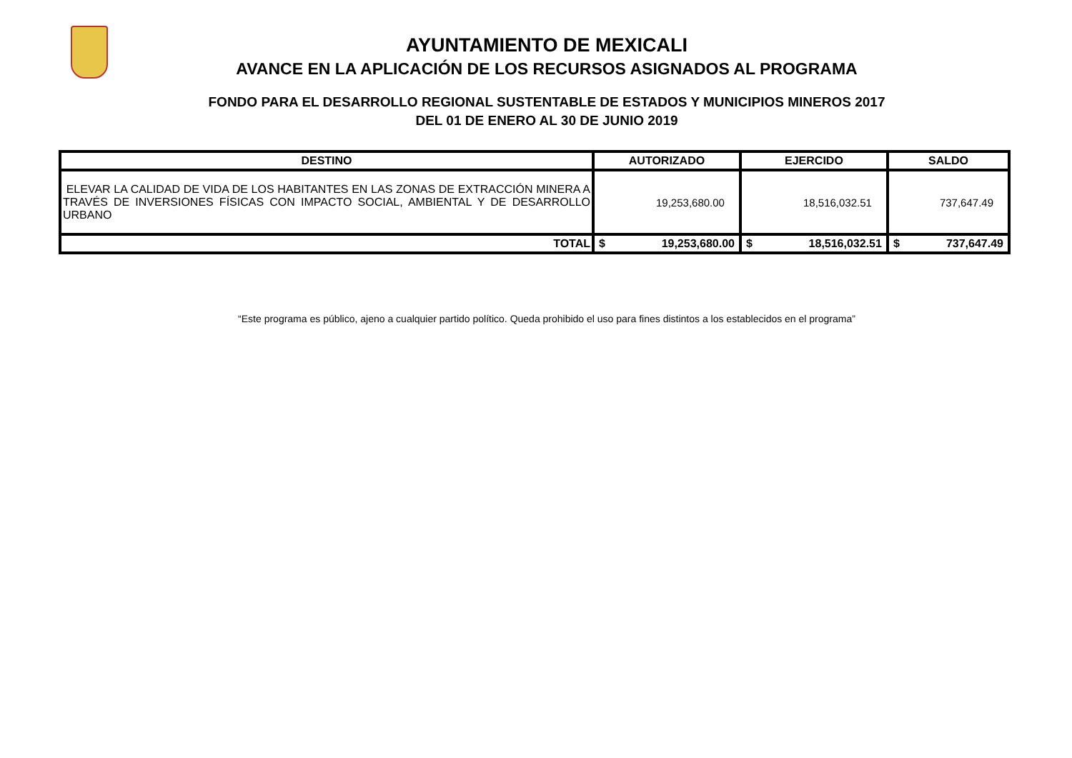AYUNTAMIENTO DE MEXICALI
AVANCE EN LA APLICACIÓN DE LOS RECURSOS ASIGNADOS AL PROGRAMA
FONDO PARA EL DESARROLLO REGIONAL SUSTENTABLE DE ESTADOS Y MUNICIPIOS MINEROS 2017
DEL 01 DE ENERO AL 30 DE JUNIO 2019
| DESTINO | AUTORIZADO | EJERCIDO | SALDO |
| --- | --- | --- | --- |
| ELEVAR LA CALIDAD DE VIDA DE LOS HABITANTES EN LAS ZONAS DE EXTRACCIÓN MINERA A TRAVÉS DE INVERSIONES FÍSICAS CON IMPACTO SOCIAL, AMBIENTAL Y DE DESARROLLO URBANO | 19,253,680.00 | 18,516,032.51 | 737,647.49 |
| TOTAL | $ 19,253,680.00 | $ 18,516,032.51 | $ 737,647.49 |
“Este programa es público, ajeno a cualquier partido político. Queda prohibido el uso para fines distintos a los establecidos en el programa”